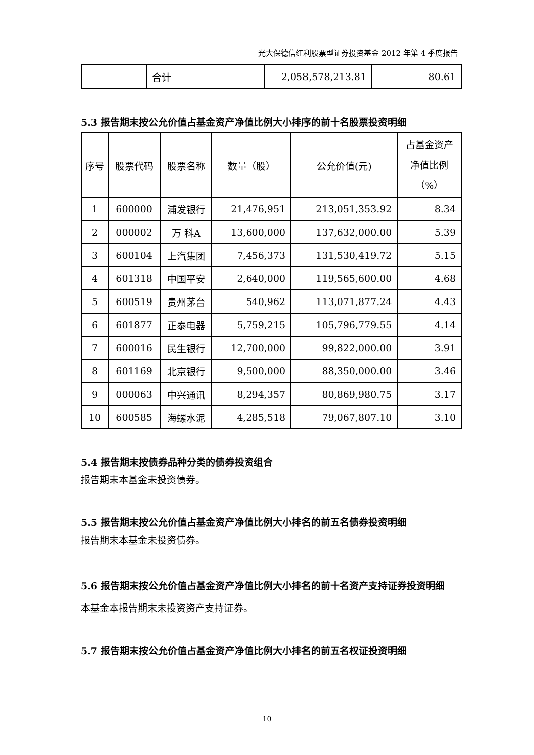光大保德信红利股票型证券投资基金 2012 年第 4 季度报告
| | 合计 | 2,058,578,213.81 | 80.61 |
5.3 报告期末按公允价值占基金资产净值比例大小排序的前十名股票投资明细
| 序号 | 股票代码 | 股票名称 | 数量（股） | 公允价值(元) | 占基金资产 净值比例 （%） |
| --- | --- | --- | --- | --- | --- |
| 1 | 600000 | 浦发银行 | 21,476,951 | 213,051,353.92 | 8.34 |
| 2 | 000002 | 万 科A | 13,600,000 | 137,632,000.00 | 5.39 |
| 3 | 600104 | 上汽集团 | 7,456,373 | 131,530,419.72 | 5.15 |
| 4 | 601318 | 中国平安 | 2,640,000 | 119,565,600.00 | 4.68 |
| 5 | 600519 | 贵州茅台 | 540,962 | 113,071,877.24 | 4.43 |
| 6 | 601877 | 正泰电器 | 5,759,215 | 105,796,779.55 | 4.14 |
| 7 | 600016 | 民生银行 | 12,700,000 | 99,822,000.00 | 3.91 |
| 8 | 601169 | 北京银行 | 9,500,000 | 88,350,000.00 | 3.46 |
| 9 | 000063 | 中兴通讯 | 8,294,357 | 80,869,980.75 | 3.17 |
| 10 | 600585 | 海螺水泥 | 4,285,518 | 79,067,807.10 | 3.10 |
5.4 报告期末按债券品种分类的债券投资组合
报告期末本基金未投资债券。
5.5 报告期末按公允价值占基金资产净值比例大小排名的前五名债券投资明细
报告期末本基金未投资债券。
5.6 报告期末按公允价值占基金资产净值比例大小排名的前十名资产支持证券投资明细
本基金本报告期末未投资资产支持证券。
5.7 报告期末按公允价值占基金资产净值比例大小排名的前五名权证投资明细
10